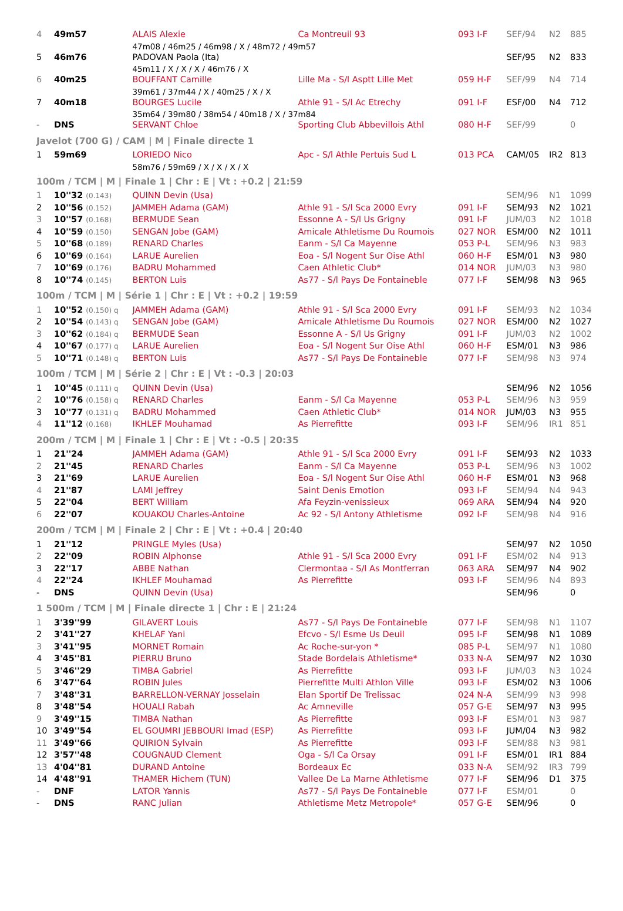| 4 | 49m57 | ALAIS Alexie | Ca Montreuil 93 | 093 I-F | SEF/94 | N2 | 885 |
| | | 47m08 / 46m25 / 46m98 / X / 48m72 / 49m57 | | | | | |
| 5 | 46m76 | PADOVAN Paola (Ita) | | | SEF/95 | N2 | 833 |
| | | 45m11 / X / X / X / 46m76 / X | | | | | |
| 6 | 40m25 | BOUFFANT Camille | Lille Ma - S/l Asptt Lille Met | 059 H-F | SEF/99 | N4 | 714 |
| | | 39m61 / 37m44 / X / 40m25 / X / X | | | | | |
| 7 | 40m18 | BOURGES Lucile | Athle 91 - S/l Ac Etrechy | 091 I-F | ESF/00 | N4 | 712 |
| | | 35m64 / 39m80 / 38m54 / 40m18 / X / 37m84 | | | | | |
| - | DNS | SERVANT Chloe | Sporting Club Abbevillois Athl | 080 H-F | SEF/99 | | 0 |
| Javelot (700 G) / CAM / M / Finale directe 1 | | | | | | | |
| 1 | 59m69 | LORIEDO Nico | Apc - S/l Athle Pertuis Sud L | 013 PCA | CAM/05 | IR2 | 813 |
| | | 58m76 / 59m69 / X / X / X / X | | | | | |
| 100m / TCM / M / Finale 1 / Chr : E / Vt : +0.2 / 21:59 | | | | | | | |
| 1 | 10''32 (0.143) | QUINN Devin (Usa) | | | SEM/96 | N1 | 1099 |
| 2 | 10''56 (0.152) | JAMMEH Adama (GAM) | Athle 91 - S/l Sca 2000 Evry | 091 I-F | SEM/93 | N2 | 1021 |
| 3 | 10''57 (0.168) | BERMUDE Sean | Essonne A - S/l Us Grigny | 091 I-F | JUM/03 | N2 | 1018 |
| 4 | 10''59 (0.150) | SENGAN Jobe (GAM) | Amicale Athletisme Du Roumois | 027 NOR | ESM/00 | N2 | 1011 |
| 5 | 10''68 (0.189) | RENARD Charles | Eanm - S/l Ca Mayenne | 053 P-L | SEM/96 | N3 | 983 |
| 6 | 10''69 (0.164) | LARUE Aurelien | Eoa - S/l Nogent Sur Oise Athl | 060 H-F | ESM/01 | N3 | 980 |
| 7 | 10''69 (0.176) | BADRU Mohammed | Caen Athletic Club* | 014 NOR | JUM/03 | N3 | 980 |
| 8 | 10''74 (0.145) | BERTON Luis | As77 - S/l Pays De Fontaineble | 077 I-F | SEM/98 | N3 | 965 |
| 100m / TCM / M / Série 1 / Chr : E / Vt : +0.2 / 19:59 | | | | | | | |
| 1 | 10''52 (0.150) q | JAMMEH Adama (GAM) | Athle 91 - S/l Sca 2000 Evry | 091 I-F | SEM/93 | N2 | 1034 |
| 2 | 10''54 (0.143) q | SENGAN Jobe (GAM) | Amicale Athletisme Du Roumois | 027 NOR | ESM/00 | N2 | 1027 |
| 3 | 10''62 (0.184) q | BERMUDE Sean | Essonne A - S/l Us Grigny | 091 I-F | JUM/03 | N2 | 1002 |
| 4 | 10''67 (0.177) q | LARUE Aurelien | Eoa - S/l Nogent Sur Oise Athl | 060 H-F | ESM/01 | N3 | 986 |
| 5 | 10''71 (0.148) q | BERTON Luis | As77 - S/l Pays De Fontaineble | 077 I-F | SEM/98 | N3 | 974 |
| 100m / TCM / M / Série 2 / Chr : E / Vt : -0.3 / 20:03 | | | | | | | |
| 1 | 10''45 (0.111) q | QUINN Devin (Usa) | | | SEM/96 | N2 | 1056 |
| 2 | 10''76 (0.158) q | RENARD Charles | Eanm - S/l Ca Mayenne | 053 P-L | SEM/96 | N3 | 959 |
| 3 | 10''77 (0.131) q | BADRU Mohammed | Caen Athletic Club* | 014 NOR | JUM/03 | N3 | 955 |
| 4 | 11''12 (0.168) | IKHLEF Mouhamad | As Pierrefitte | 093 I-F | SEM/96 | IR1 | 851 |
| 200m / TCM / M / Finale 1 / Chr : E / Vt : -0.5 / 20:35 | | | | | | | |
| 1 | 21''24 | JAMMEH Adama (GAM) | Athle 91 - S/l Sca 2000 Evry | 091 I-F | SEM/93 | N2 | 1033 |
| 2 | 21''45 | RENARD Charles | Eanm - S/l Ca Mayenne | 053 P-L | SEM/96 | N3 | 1002 |
| 3 | 21''69 | LARUE Aurelien | Eoa - S/l Nogent Sur Oise Athl | 060 H-F | ESM/01 | N3 | 968 |
| 4 | 21''87 | LAMI Jeffrey | Saint Denis Emotion | 093 I-F | SEM/94 | N4 | 943 |
| 5 | 22''04 | BERT William | Afa Feyzin-venissieux | 069 ARA | SEM/94 | N4 | 920 |
| 6 | 22''07 | KOUAKOU Charles-Antoine | Ac 92 - S/l Antony Athletisme | 092 I-F | SEM/98 | N4 | 916 |
| 200m / TCM / M / Finale 2 / Chr : E / Vt : +0.4 / 20:40 | | | | | | | |
| 1 | 21''12 | PRINGLE Myles (Usa) | | | SEM/97 | N2 | 1050 |
| 2 | 22''09 | ROBIN Alphonse | Athle 91 - S/l Sca 2000 Evry | 091 I-F | ESM/02 | N4 | 913 |
| 3 | 22''17 | ABBE Nathan | Clermontaa - S/l As Montferran | 063 ARA | SEM/97 | N4 | 902 |
| 4 | 22''24 | IKHLEF Mouhamad | As Pierrefitte | 093 I-F | SEM/96 | N4 | 893 |
| - | DNS | QUINN Devin (Usa) | | | SEM/96 | | 0 |
| 1 500m / TCM / M / Finale directe 1 / Chr : E / 21:24 | | | | | | | |
| 1 | 3'39''99 | GILAVERT Louis | As77 - S/l Pays De Fontaineble | 077 I-F | SEM/98 | N1 | 1107 |
| 2 | 3'41''27 | KHELAF Yani | Efcvo - S/l Esme Us Deuil | 095 I-F | SEM/98 | N1 | 1089 |
| 3 | 3'41''95 | MORNET Romain | Ac Roche-sur-yon * | 085 P-L | SEM/97 | N1 | 1080 |
| 4 | 3'45''81 | PIERRU Bruno | Stade Bordelais Athletisme* | 033 N-A | SEM/97 | N2 | 1030 |
| 5 | 3'46''29 | TIMBA Gabriel | As Pierrefitte | 093 I-F | JUM/03 | N3 | 1024 |
| 6 | 3'47''64 | ROBIN Jules | Pierrefitte Multi Athlon Ville | 093 I-F | ESM/02 | N3 | 1006 |
| 7 | 3'48''31 | BARRELLON-VERNAY Josselain | Elan Sportif De Trelissac | 024 N-A | SEM/99 | N3 | 998 |
| 8 | 3'48''54 | HOUALI Rabah | Ac Amneville | 057 G-E | SEM/97 | N3 | 995 |
| 9 | 3'49''15 | TIMBA Nathan | As Pierrefitte | 093 I-F | ESM/01 | N3 | 987 |
| 10 | 3'49''54 | EL GOUMRI JEBBOURI Imad (ESP) | As Pierrefitte | 093 I-F | JUM/04 | N3 | 982 |
| 11 | 3'49''66 | QUIRION Sylvain | As Pierrefitte | 093 I-F | SEM/88 | N3 | 981 |
| 12 | 3'57''48 | COUGNAUD Clement | Oga - S/l Ca Orsay | 091 I-F | ESM/01 | IR1 | 884 |
| 13 | 4'04''81 | DURAND Antoine | Bordeaux Ec | 033 N-A | SEM/92 | IR3 | 799 |
| 14 | 4'48''91 | THAMER Hichem (TUN) | Vallee De La Marne Athletisme | 077 I-F | SEM/96 | D1 | 375 |
| - | DNF | LATOR Yannis | As77 - S/l Pays De Fontaineble | 077 I-F | ESM/01 | | 0 |
| - | DNS | RANC Julian | Athletisme Metz Metropole* | 057 G-E | SEM/96 | | 0 |